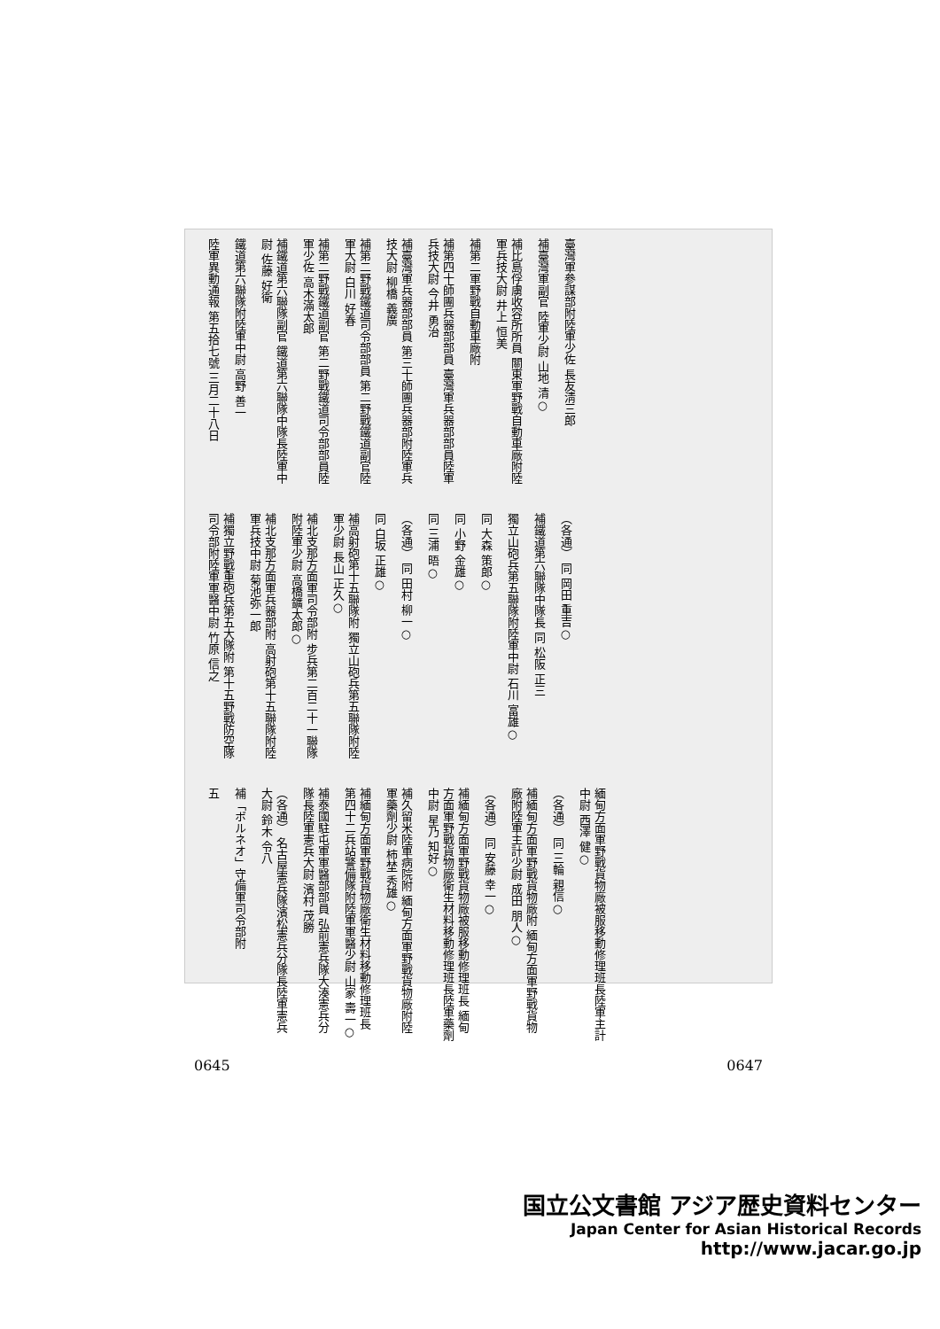臺灣軍參謀部附陸軍少佐 長友淸三郎
補臺灣軍副官 陸軍少尉 山地 清○
補比島俘虜收容所所員 關東軍野戰自動車廠附陸軍兵技大尉 井上 恒美
補第二軍野戰自動車廠附
補第四十師團兵器部部員 臺灣軍兵器部部員陸軍兵技大尉 今井 勇治
補臺灣軍兵器部部員 第三十師團兵器部附陸軍兵技大尉 柳橋 義廣
補第二野戰鐵道司令部部員 第二野戰鐵道副官陸軍大尉 白川 好春
補第二野戰鐵道副官 第二野戰鐵道司令部部員陸軍少佐 高木滿太郎
補鐵道第六聯隊副官 鐵道第六聯隊中隊長陸軍中尉 佐藤 好衛
鐵道第六聯隊附陸軍中尉 高野 善一
陸軍異動通報 第五拾七號 三月二十八日
（各通） 同 岡田 重吉○
補鐵道第六聯隊中隊長 同 松阪 正三
獨立山砲兵第五聯隊附陸軍中尉 石川 富雄○
同 大森 策郎○
同 小野 金雄○
同 三浦 晤○
（各通） 同 田村 柳一○
同 白坂 正雄○
補高射砲第十五聯隊附 獨立山砲兵第五聯隊附陸軍少尉 長山 正久○
補北支那方面軍司令部附 步兵第二百二十一聯隊附陸軍少尉 高橋鑛太郎○
補北支那方面軍兵器部附 高射砲第十五聯隊附陸軍兵技中尉 菊池弥一郎
補獨立野戰重砲兵第五大隊附 第十五野戰防空隊司令部附陸軍軍醫中尉 竹原 信之
緬甸方面軍野戰貨物廠被服移動修理班長陸軍主計中尉 西澤 健○
（各通） 同 三輪 親信○
補緬甸方面軍野戰貨物廠附 緬甸方面軍野戰貨物廠附陸軍主計少尉 成田 朋人○
（各通） 同 安藤 幸一○
補緬甸方面軍野戰貨物廠被服移動修理班長 緬甸方面軍野戰貨物廠衛生材料移動修理班長陸軍藥劑中尉 星乃 知好○
補久留米陸軍病院附 緬甸方面軍野戰貨物廠附陸軍藥劑少尉 柿埜 秀雄○
補緬甸方面軍野戰貨物廠衛生材料移動修理班長 第四十二兵站警備隊附陸軍軍醫少尉 山家 壽一○
補泰國駐屯軍軍醫部部員 弘前憲兵隊大湊憲兵分隊長陸軍憲兵大尉 濱村 茂勝
（各通） 名古屋憲兵隊濱松憲兵分隊長陸軍憲兵大尉 鈴木 令八
補「ボルネオ」守備軍司令部附
五
0645 0647
国立公文書館 アジア歴史資料センター
Japan Center for Asian Historical Records
http://www.jacar.go.jp